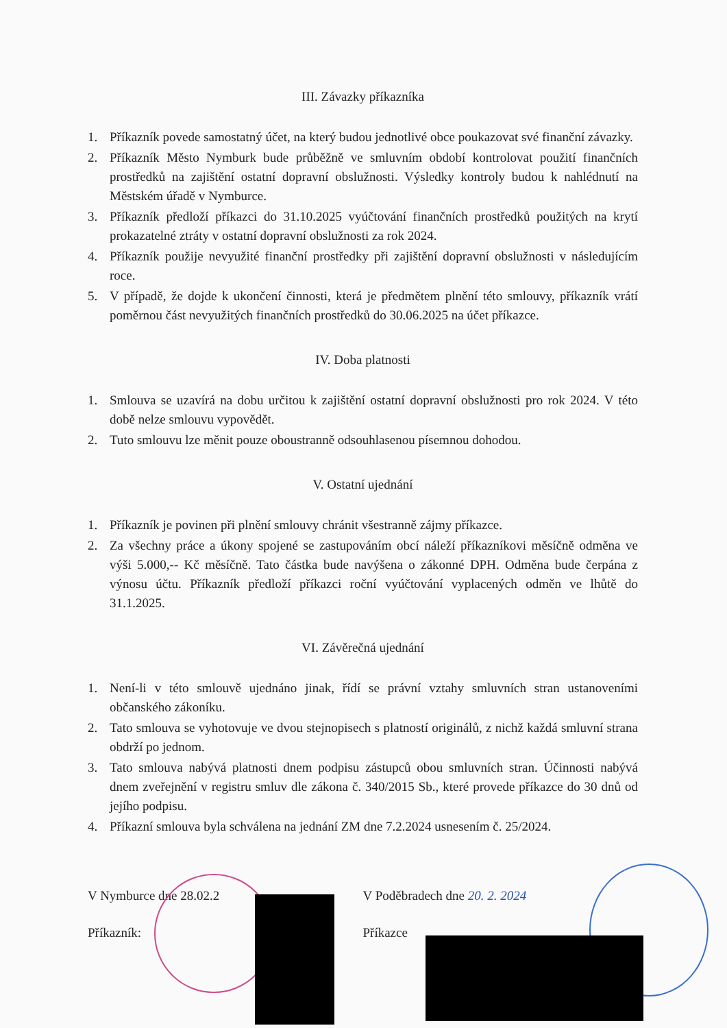III. Závazky příkazníka
1. Příkazník povede samostatný účet, na který budou jednotlivé obce poukazovat své finanční závazky.
2. Příkazník Město Nymburk bude průběžně ve smluvním období kontrolovat použití finančních prostředků na zajištění ostatní dopravní obslužnosti. Výsledky kontroly budou k nahlédnutí na Městském úřadě v Nymburce.
3. Příkazník předloží příkazci do 31.10.2025 vyúčtování finančních prostředků použitých na krytí prokazatelné ztráty v ostatní dopravní obslužnosti za rok 2024.
4. Příkazník použije nevyužité finanční prostředky při zajištění dopravní obslužnosti v následujícím roce.
5. V případě, že dojde k ukončení činnosti, která je předmětem plnění této smlouvy, příkazník vrátí poměrnou část nevyužitých finančních prostředků do 30.06.2025 na účet příkazce.
IV. Doba platnosti
1. Smlouva se uzavírá na dobu určitou k zajištění ostatní dopravní obslužnosti pro rok 2024. V této době nelze smlouvu vypovědět.
2. Tuto smlouvu lze měnit pouze oboustranně odsouhlasenou písemnou dohodou.
V. Ostatní ujednání
1. Příkazník je povinen při plnění smlouvy chránit všestranně zájmy příkazce.
2. Za všechny práce a úkony spojené se zastupováním obcí náleží příkazníkovi měsíčně odměna ve výši 5.000,-- Kč měsíčně. Tato částka bude navýšena o zákonné DPH. Odměna bude čerpána z výnosu účtu. Příkazník předloží příkazci roční vyúčtování vyplacených odměn ve lhůtě do 31.1.2025.
VI. Závěrečná ujednání
1. Není-li v této smlouvě ujednáno jinak, řídí se právní vztahy smluvních stran ustanoveními občanského zákoníku.
2. Tato smlouva se vyhotovuje ve dvou stejnopisech s platností originálů, z nichž každá smluvní strana obdrží po jednom.
3. Tato smlouva nabývá platnosti dnem podpisu zástupců obou smluvních stran. Účinnosti nabývá dnem zveřejnění v registru smluv dle zákona č. 340/2015 Sb., které provede příkazce do 30 dnů od jejího podpisu.
4. Příkazní smlouva byla schválena na jednání ZM dne 7.2.2024 usnesením č. 25/2024.
V Nymburce dne 28.02.2
Příkazník:
V Poděbradech dne 20. 2. 2024
Příkazce